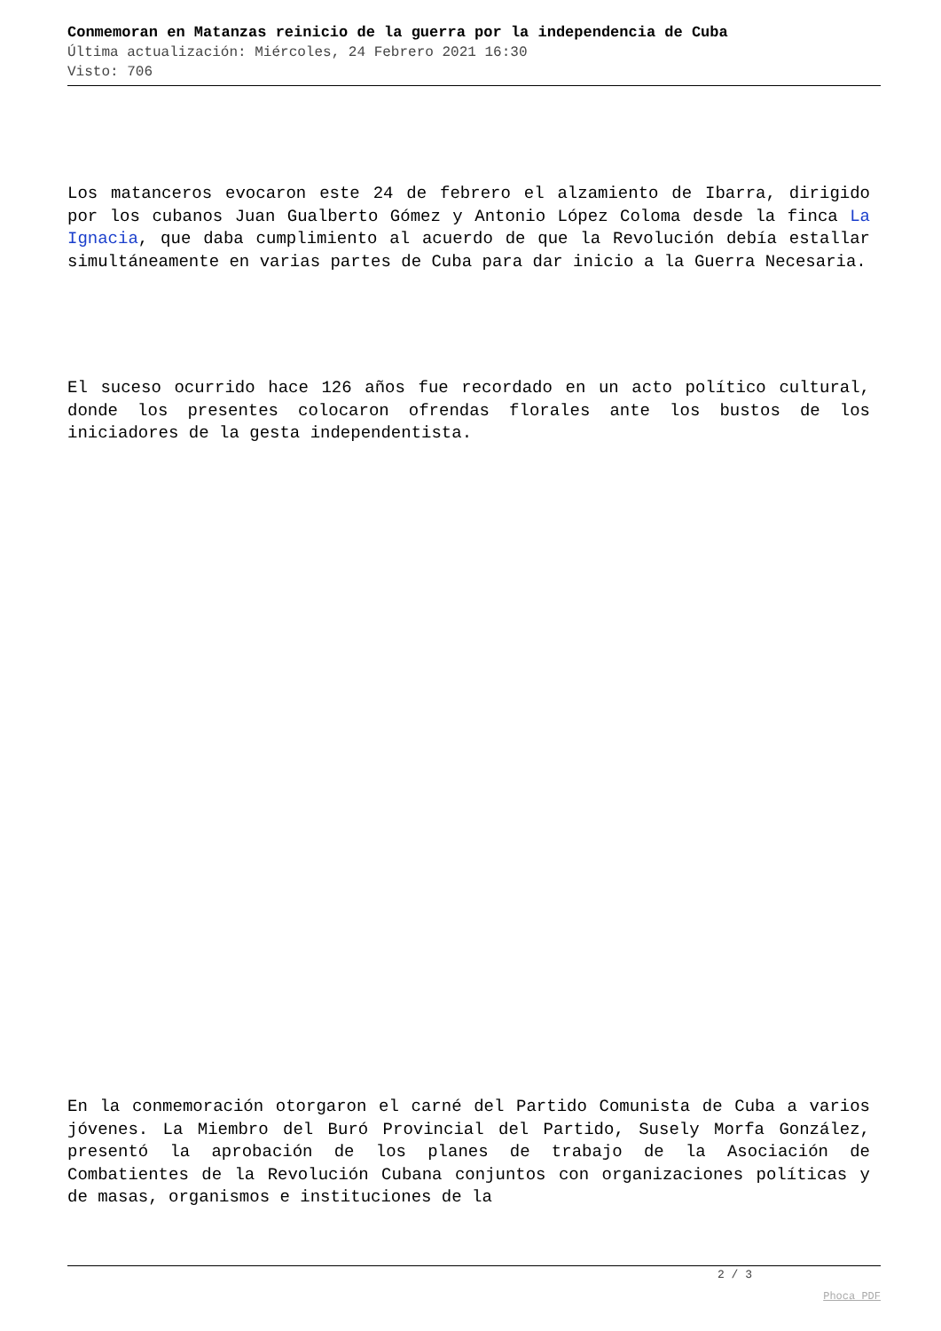Conmemoran en Matanzas reinicio de la guerra por la independencia de Cuba
Última actualización: Miércoles, 24 Febrero 2021 16:30
Visto: 706
Los matanceros evocaron este 24 de febrero el alzamiento de Ibarra, dirigido por los cubanos Juan Gualberto Gómez y Antonio López Coloma desde la finca La Ignacia, que daba cumplimiento al acuerdo de que la Revolución debía estallar simultáneamente en varias partes de Cuba para dar inicio a la Guerra Necesaria.
El suceso ocurrido hace 126 años fue recordado en un acto político cultural, donde los presentes colocaron ofrendas florales ante los bustos de los iniciadores de la gesta independentista.
En la conmemoración otorgaron el carné del Partido Comunista de Cuba a varios jóvenes. La Miembro del Buró Provincial del Partido, Susely Morfa González, presentó la aprobación de los planes de trabajo de la Asociación de Combatientes de la Revolución Cubana conjuntos con organizaciones políticas y de masas, organismos e instituciones de la
2 / 3
Phoca PDF